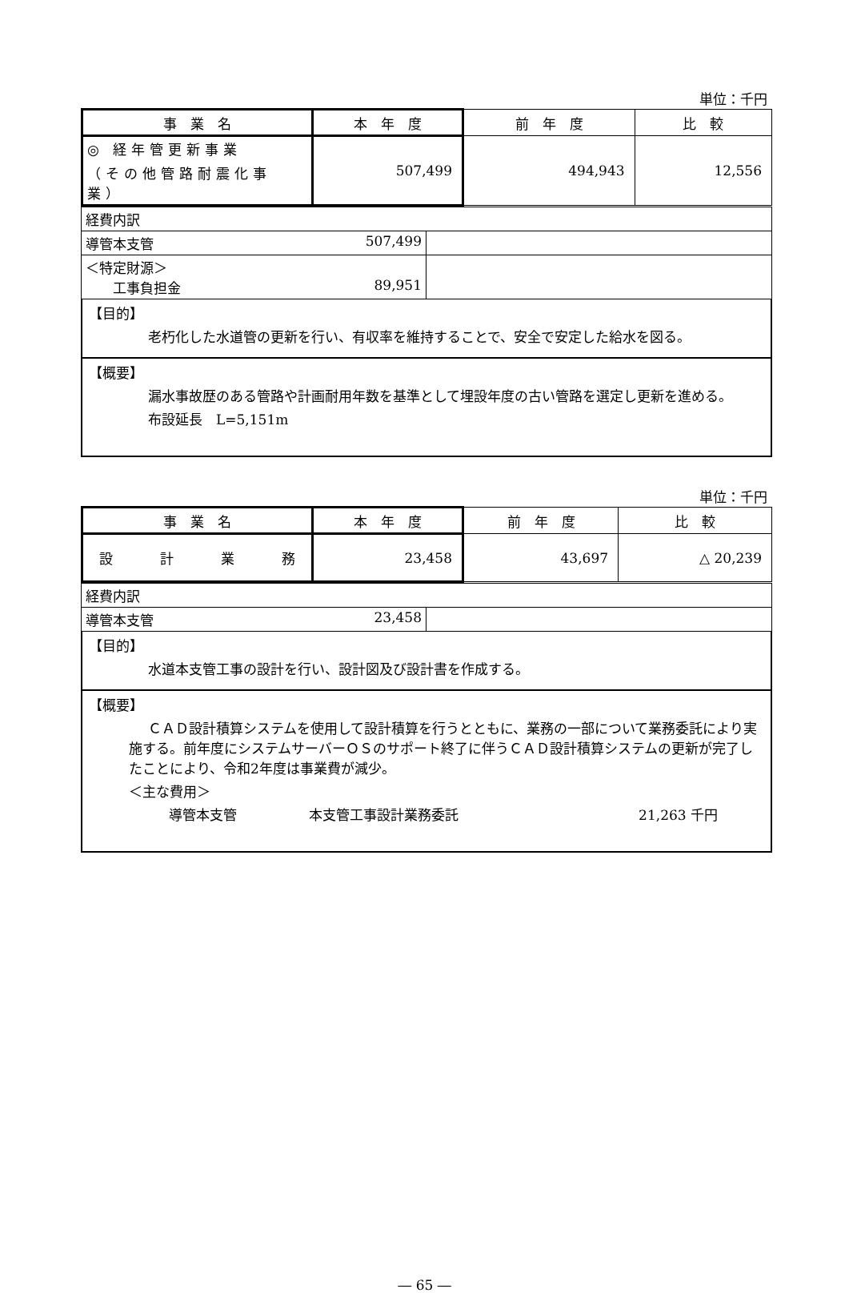単位：千円
| 事 業 名 | 本 年 度 | 前 年 度 | 比 較 |
| ◎ 経年管更新事業 （その他管路耐震化事業） | 507,499 | 494,943 | 12,556 |
| 経費内訳 | |
| 導管本支管 507,499 | |
| ＜特定財源＞ 工事負担金 89,951 | |
【目的】
老朽化した水道管の更新を行い、有収率を維持することで、安全で安定した給水を図る。
【概要】
漏水事故歴のある管路や計画耐用年数を基準として埋設年度の古い管路を選定し更新を進める。
布設延長　L=5,151m
単位：千円
| 事 業 名 | 本 年 度 | 前 年 度 | 比 較 |
| 設 計 業 務 | 23,458 | 43,697 | △ 20,239 |
| 経費内訳 | |
| 導管本支管 23,458 | |
【目的】
水道本支管工事の設計を行い、設計図及び設計書を作成する。
【概要】
ＣＡＤ設計積算システムを使用して設計積算を行うとともに、業務の一部について業務委託により実施する。前年度にシステムサーバーＯＳのサポート終了に伴うＣＡＤ設計積算システムの更新が完了したことにより、令和2年度は事業費が減少。
＜主な費用＞
導管本支管 本支管工事設計業務委託 21,263 千円
― 65 ―